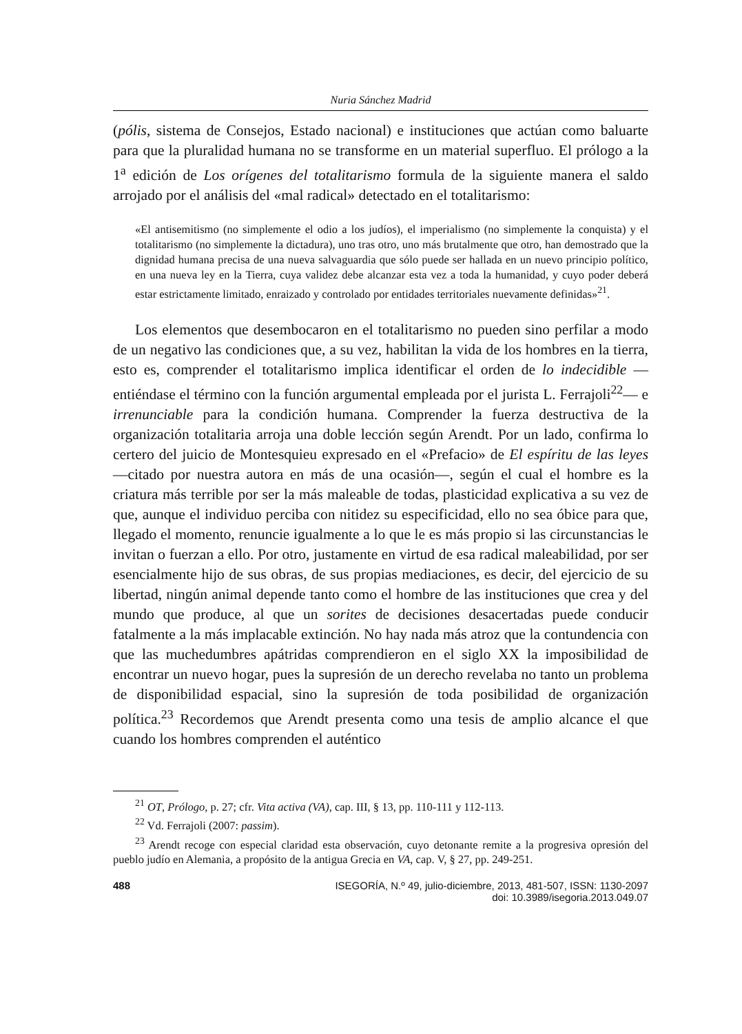Nuria Sánchez Madrid
(pólis, sistema de Consejos, Estado nacional) e instituciones que actúan como baluarte para que la pluralidad humana no se transforme en un material superfluo. El prólogo a la 1<sup>a</sup> edición de Los orígenes del totalitarismo formula de la siguiente manera el saldo arrojado por el análisis del «mal radical» detectado en el totalitarismo:
«El antisemitismo (no simplemente el odio a los judíos), el imperialismo (no simplemente la conquista) y el totalitarismo (no simplemente la dictadura), uno tras otro, uno más brutalmente que otro, han demostrado que la dignidad humana precisa de una nueva salvaguardia que sólo puede ser hallada en un nuevo principio político, en una nueva ley en la Tierra, cuya validez debe alcanzar esta vez a toda la humanidad, y cuyo poder deberá estar estrictamente limitado, enraizado y controlado por entidades territoriales nuevamente definidas»<sup>21</sup>.
Los elementos que desembocaron en el totalitarismo no pueden sino perfilar a modo de un negativo las condiciones que, a su vez, habilitan la vida de los hombres en la tierra, esto es, comprender el totalitarismo implica identificar el orden de lo indecidible —entiéndase el término con la función argumental empleada por el jurista L. Ferrajoli<sup>22</sup>— e irrenunciable para la condición humana. Comprender la fuerza destructiva de la organización totalitaria arroja una doble lección según Arendt. Por un lado, confirma lo certero del juicio de Montesquieu expresado en el «Prefacio» de El espíritu de las leyes —citado por nuestra autora en más de una ocasión—, según el cual el hombre es la criatura más terrible por ser la más maleable de todas, plasticidad explicativa a su vez de que, aunque el individuo perciba con nitidez su especificidad, ello no sea óbice para que, llegado el momento, renuncie igualmente a lo que le es más propio si las circunstancias le invitan o fuerzan a ello. Por otro, justamente en virtud de esa radical maleabilidad, por ser esencialmente hijo de sus obras, de sus propias mediaciones, es decir, del ejercicio de su libertad, ningún animal depende tanto como el hombre de las instituciones que crea y del mundo que produce, al que un sorites de decisiones desacertadas puede conducir fatalmente a la más implacable extinción. No hay nada más atroz que la contundencia con que las muchedumbres apátridas comprendieron en el siglo XX la imposibilidad de encontrar un nuevo hogar, pues la supresión de un derecho revelaba no tanto un problema de disponibilidad espacial, sino la supresión de toda posibilidad de organización política.<sup>23</sup> Recordemos que Arendt presenta como una tesis de amplio alcance el que cuando los hombres comprenden el auténtico
<sup>21</sup> OT, Prólogo, p. 27; cfr. Vita activa (VA), cap. III, § 13, pp. 110-111 y 112-113.
<sup>22</sup> Vd. Ferrajoli (2007: passim).
<sup>23</sup> Arendt recoge con especial claridad esta observación, cuyo detonante remite a la progresiva opresión del pueblo judío en Alemania, a propósito de la antigua Grecia en VA, cap. V, § 27, pp. 249-251.
488 ISEGORÍA, N.º 49, julio-diciembre, 2013, 481-507, ISSN: 1130-2097
doi: 10.3989/isegoria.2013.049.07